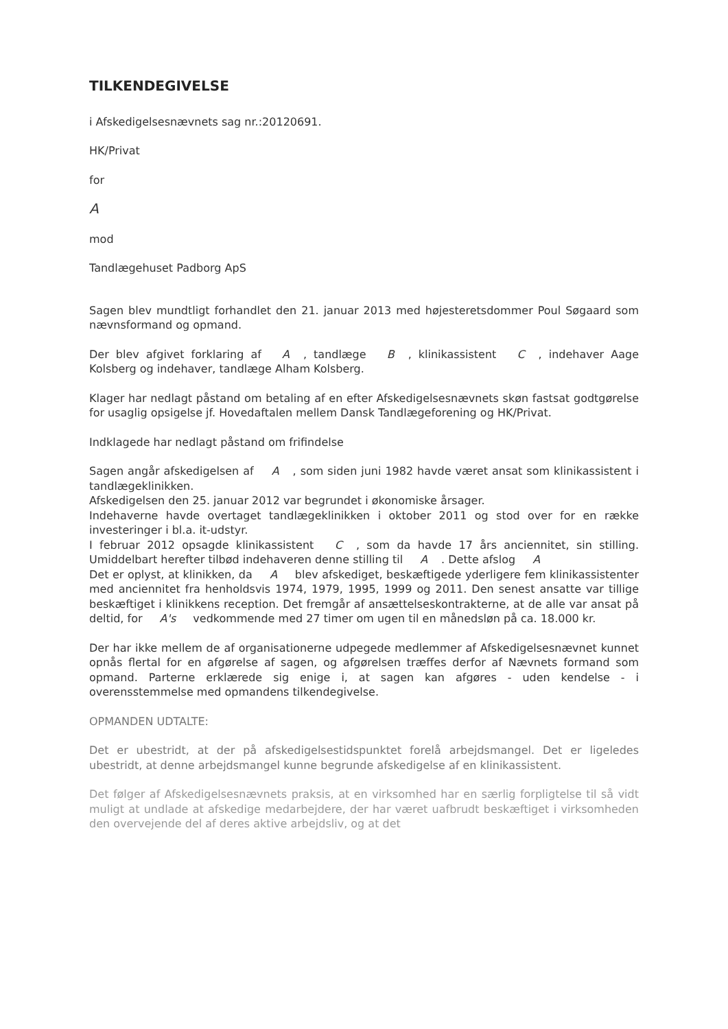TILKENDEGIVELSE
i Afskedigelsesnævnets sag nr.:20120691.
HK/Privat
for
A
mod
Tandlægehuset Padborg ApS
Sagen blev mundtligt forhandlet den 21. januar 2013 med højesteretsdommer Poul Søgaard som nævnsformand og opmand.
Der blev afgivet forklaring af A, tandlæge B, klinikassistent C, indehaver Aage Kolsberg og indehaver, tandlæge Alham Kolsberg.
Klager har nedlagt påstand om betaling af en efter Afskedigelsesnævnets skøn fastsat godtgørelse for usaglig opsigelse jf. Hovedaftalen mellem Dansk Tandlægeforening og HK/Privat.
Indklagede har nedlagt påstand om frifindelse
Sagen angår afskedigelsen af A, som siden juni 1982 havde været ansat som klinikassistent i tandlægeklinikken.
Afskedigelsen den 25. januar 2012 var begrundet i økonomiske årsager.
Indehaverne havde overtaget tandlægeklinikken i oktober 2011 og stod over for en række investeringer i bl.a. it-udstyr.
I februar 2012 opsagde klinikassistent C, som da havde 17 års anciennitet, sin stilling. Umiddelbart herefter tilbød indehaveren denne stilling til A. Dette afslog A
Det er oplyst, at klinikken, da A blev afskediget, beskæftigede yderligere fem klinikassistenter med anciennitet fra henholdsvis 1974, 1979, 1995, 1999 og 2011. Den senest ansatte var tillige beskæftiget i klinikkens reception. Det fremgår af ansættelseskontrakterne, at de alle var ansat på deltid, for A's vedkommende med 27 timer om ugen til en månedsløn på ca. 18.000 kr.
Der har ikke mellem de af organisationerne udpegede medlemmer af Afskedigelsesnævnet kunnet opnås flertal for en afgørelse af sagen, og afgørelsen træffes derfor af Nævnets formand som opmand. Parterne erklærede sig enige i, at sagen kan afgøres - uden kendelse - i overensstemmelse med opmandens tilkendegivelse.
OPMANDEN UDTALTE:
Det er ubestridt, at der på afskedigelsestidspunktet forelå arbejdsmangel. Det er ligeledes ubestridt, at denne arbejdsmangel kunne begrunde afskedigelse af en klinikassistent.
Det følger af Afskedigelsesnævnets praksis, at en virksomhed har en særlig forpligtelse til så vidt muligt at undlade at afskedige medarbejdere, der har været uafbrudt beskæftiget i virksomheden den overvejende del af deres aktive arbejdsliv, og at det